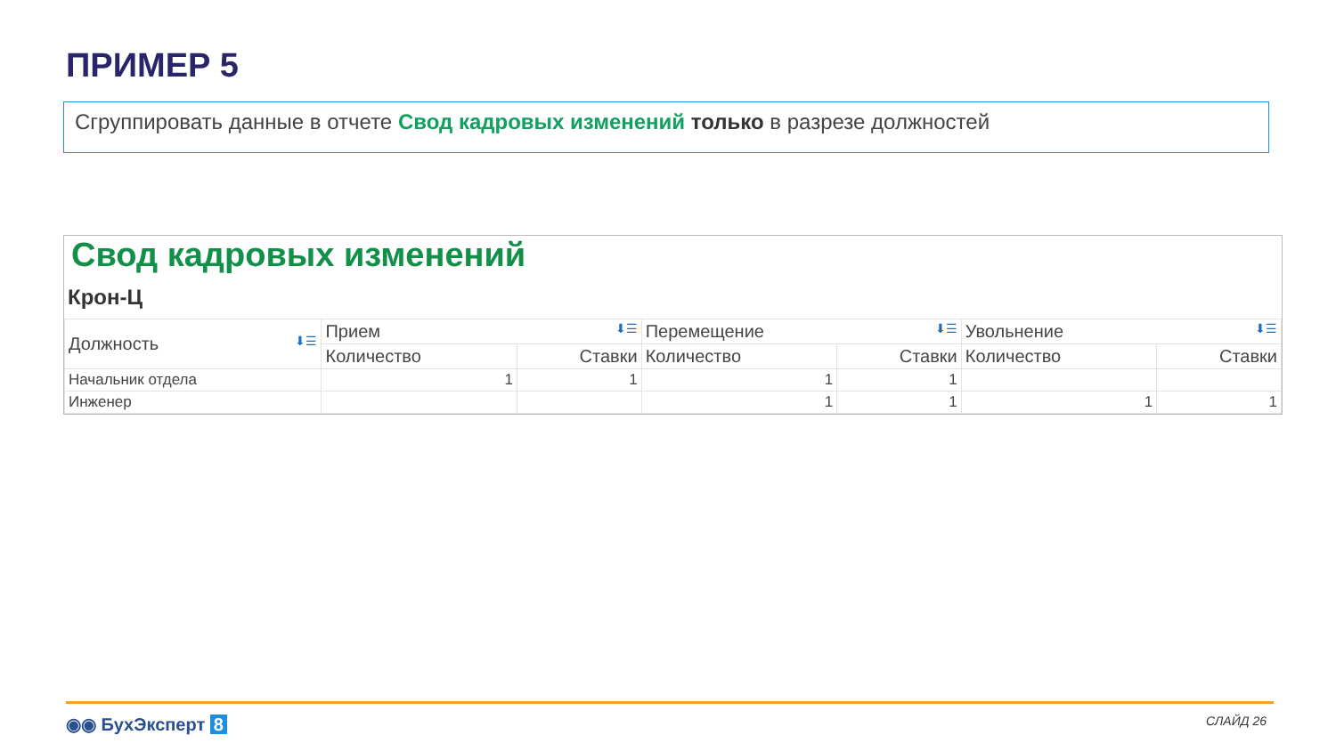ПРИМЕР 5
Сгруппировать данные в отчете Свод кадровых изменений только в разрезе должностей
Свод кадровых изменений
Крон-Ц
| Должность ⬇☰ | Прием ⬇☰ | | Перемещение ⬇☰ | | Увольнение ⬇☰ | |
| --- | --- | --- | --- | --- | --- | --- |
| | Количество | Ставки | Количество | Ставки | Количество | Ставки |
| Начальник отдела | 1 | 1 | 1 | 1 | | |
| Инженер | | | 1 | 1 | 1 | 1 |
◉◉ БухЭксперт 8 СЛАЙД 26